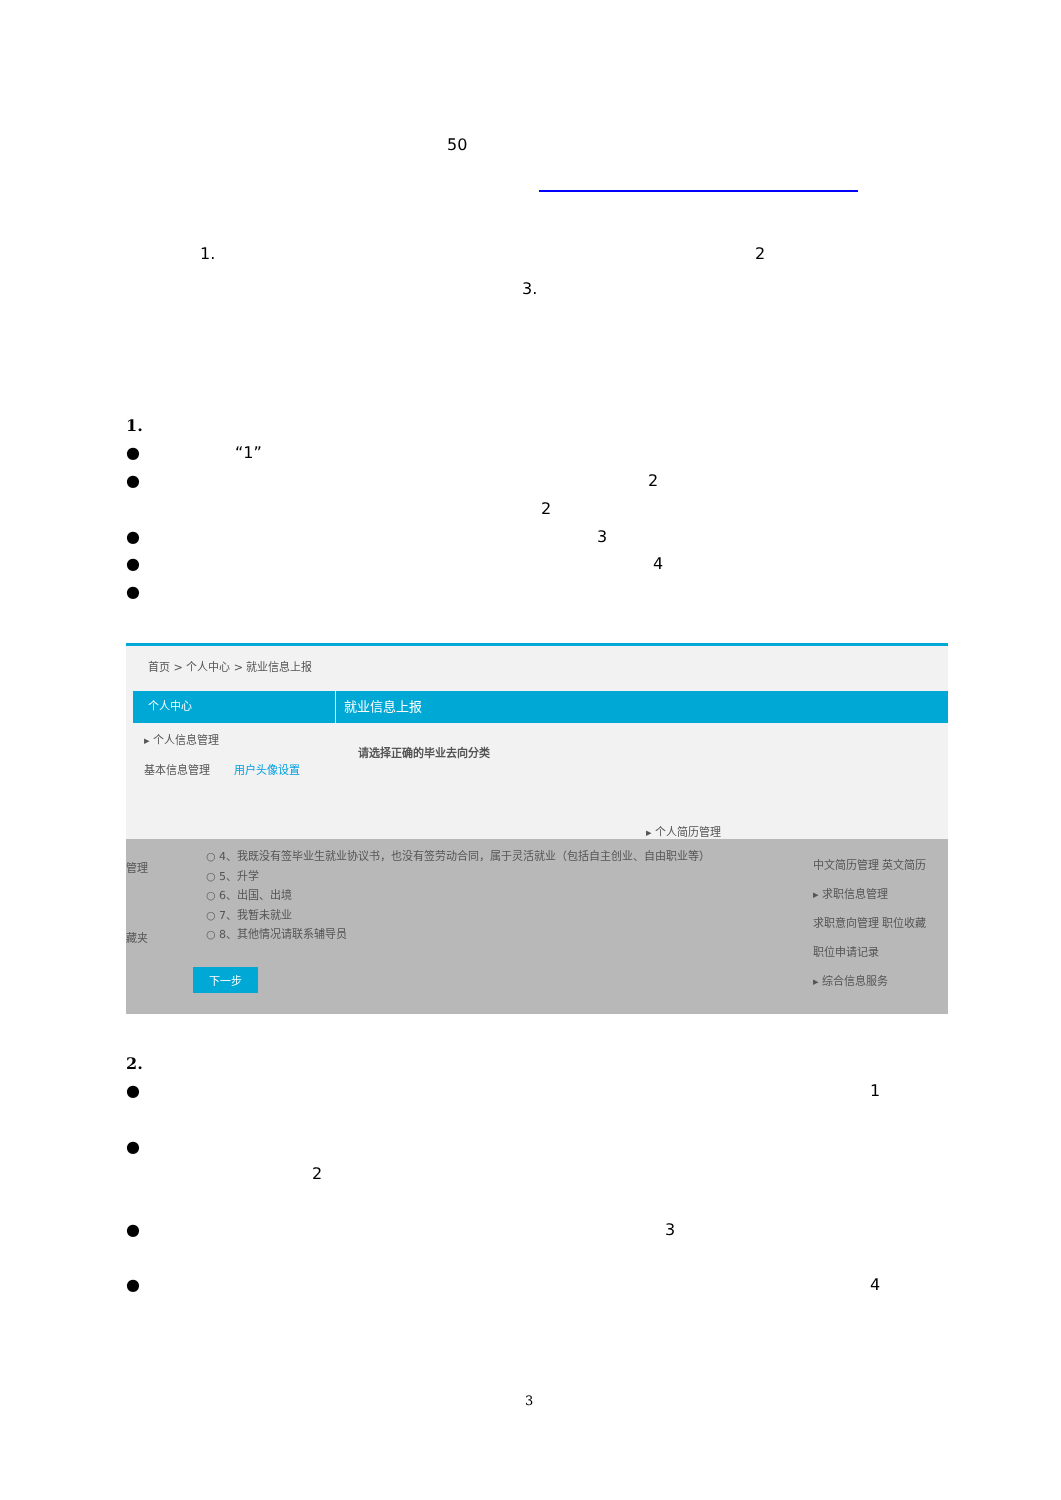50
1. 2
3.
1.
● “1”
● 2
2
● 3
● 4
●
首页 > 个人中心 > 就业信息上报
个人中心 就业信息上报
▸ 个人信息管理
基本信息管理 用户头像设置
请选择正确的毕业去向分类
▸ 个人简历管理
○ 4、我既没有签毕业生就业协议书，也没有签劳动合同，属于灵活就业（包括自主创业、自由职业等）
○ 5、升学
○ 6、出国、出境
○ 7、我暂未就业
○ 8、其他情况请联系辅导员
下一步
管理
藏夹
中文简历管理 英文简历
▸ 求职信息管理
求职意向管理 职位收藏
职位申请记录
▸ 综合信息服务
2.
● 1
●
2
● 3
● 4
3